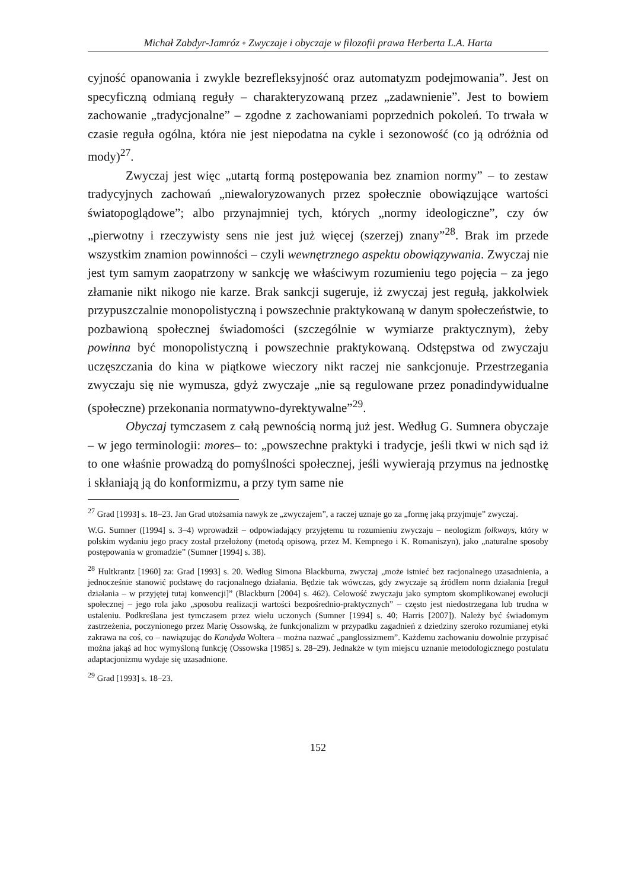Michał Zabdyr-Jamróz ◦ Zwyczaje i obyczaje w filozofii prawa Herberta L.A. Harta
cyjność opanowania i zwykle bezrefleksyjność oraz automatyzm podejmowania”. Jest on specyficzną odmianą reguły – charakteryzowaną przez „zadawnienie”. Jest to bowiem zachowanie „tradycjonalne” – zgodne z zachowaniami poprzednich pokoleń. To trwała w czasie reguła ogólna, która nie jest niepodatna na cykle i sezonowość (co ją odróżnia od mody)<sup>27</sup>.
Zwyczaj jest więc „utartą formą postępowania bez znamion normy” – to zestaw tradycyjnych zachowań „niewaloryzowanych przez społecznie obowiązujące wartości światopoglądowe”; albo przynajmniej tych, których „normy ideologiczne”, czy ów „pierwotny i rzeczywisty sens nie jest już więcej (szerzej) znany”<sup>28</sup>. Brak im przede wszystkim znamion powinności – czyli wewnętrznego aspektu obowiązywania. Zwyczaj nie jest tym samym zaopatrzony w sankcję we właściwym rozumieniu tego pojęcia – za jego złamanie nikt nikogo nie karze. Brak sankcji sugeruje, iż zwyczaj jest regułą, jakkolwiek przypuszczalnie monopolistyczną i powszechnie praktykowaną w danym społeczeństwie, to pozbawioną społecznej świadomości (szczególnie w wymiarze praktycznym), żeby powinna być monopolistyczną i powszechnie praktykowaną. Odstępstwa od zwyczaju uczęszczania do kina w piątkowe wieczory nikt raczej nie sankcjonuje. Przestrzegania zwyczaju się nie wymusza, gdyż zwyczaje „nie są regulowane przez ponadindywidualne (społeczne) przekonania normatywno-dyrektywalne”<sup>29</sup>.
Obyczaj tymczasem z całą pewnością normą już jest. Według G. Sumnera obyczaje – w jego terminologii: mores– to: „powszechne praktyki i tradycje, jeśli tkwi w nich sąd iż to one właśnie prowadzą do pomyślności społecznej, jeśli wywierają przymus na jednostkę i skłaniają ją do konformizmu, a przy tym same nie
<sup>27</sup> Grad [1993] s. 18–23. Jan Grad utożsamia nawyk ze „zwyczajem”, a raczej uznaje go za „formę jaką przyjmuje” zwyczaj.
W.G. Sumner ([1994] s. 3–4) wprowadził – odpowiadający przyjętemu tu rozumieniu zwyczaju – neologizm folkways, który w polskim wydaniu jego pracy został przełożony (metodą opisową, przez M. Kempnego i K. Romaniszyn), jako „naturalne sposoby postępowania w gromadzie” (Sumner [1994] s. 38).
<sup>28</sup> Hultkrantz [1960] za: Grad [1993] s. 20. Według Simona Blackburna, zwyczaj „może istnieć bez racjonalnego uzasadnienia, a jednocześnie stanowić podstawę do racjonalnego działania. Będzie tak wówczas, gdy zwyczaje są źródłem norm działania [reguł działania – w przyjętej tutaj konwencji]” (Blackburn [2004] s. 462). Celowość zwyczaju jako symptom skomplikowanej ewolucji społecznej – jego rola jako „sposobu realizacji wartości bezpośrednio-praktycznych” – często jest niedostrzegana lub trudna w ustaleniu. Podkreślana jest tymczasem przez wielu uczonych (Sumner [1994] s. 40; Harris [2007]). Należy być świadomym zastrzeżenia, poczynionego przez Marię Ossowską, że funkcjonalizm w przypadku zagadnień z dziedziny szeroko rozumianej etyki zakrawa na coś, co – nawiązując do Kandyda Woltera – można nazwać „panglossizmem”. Każdemu zachowaniu dowolnie przypisać można jakąś ad hoc wymyśloną funkcję (Ossowska [1985] s. 28–29). Jednakże w tym miejscu uznanie metodologicznego postulatu adaptacjonizmu wydaje się uzasadnione.
<sup>29</sup> Grad [1993] s. 18–23.
152